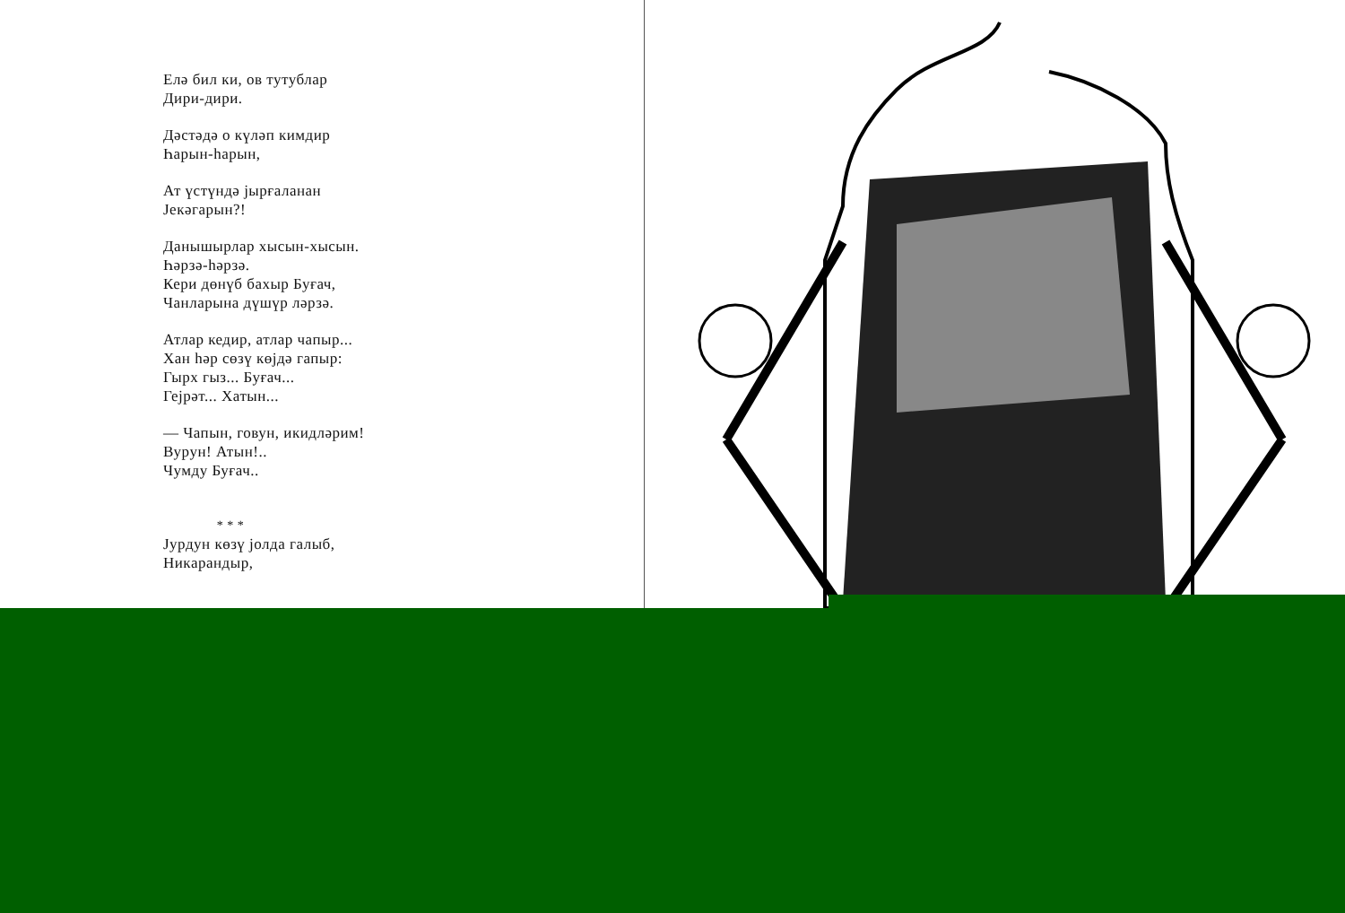Елә бил ки, ов тутублар
Дири-дири.
Дәстәдә о күләп кимдир
Һарын-һарын,
Ат үстүндә јырғаланан
Јекәгарын?!
Данышырлар хысын-хысын.
Һәрзә-һәрзә.
Кери дөнүб бахыр Буғач,
Чанларына дүшүр ләрзә.
Атлар кедир, атлар чапыр...
Хан һәр сөзү көјдә гапыр:
Гырх гыз... Буғач...
Гејрәт... Хатын...
— Чапын, говун, икидләрим!
Вурун! Атын!..
Чумду Буғач..
* * *
Јурдун көзү јолда галыб,
Никарандыр,